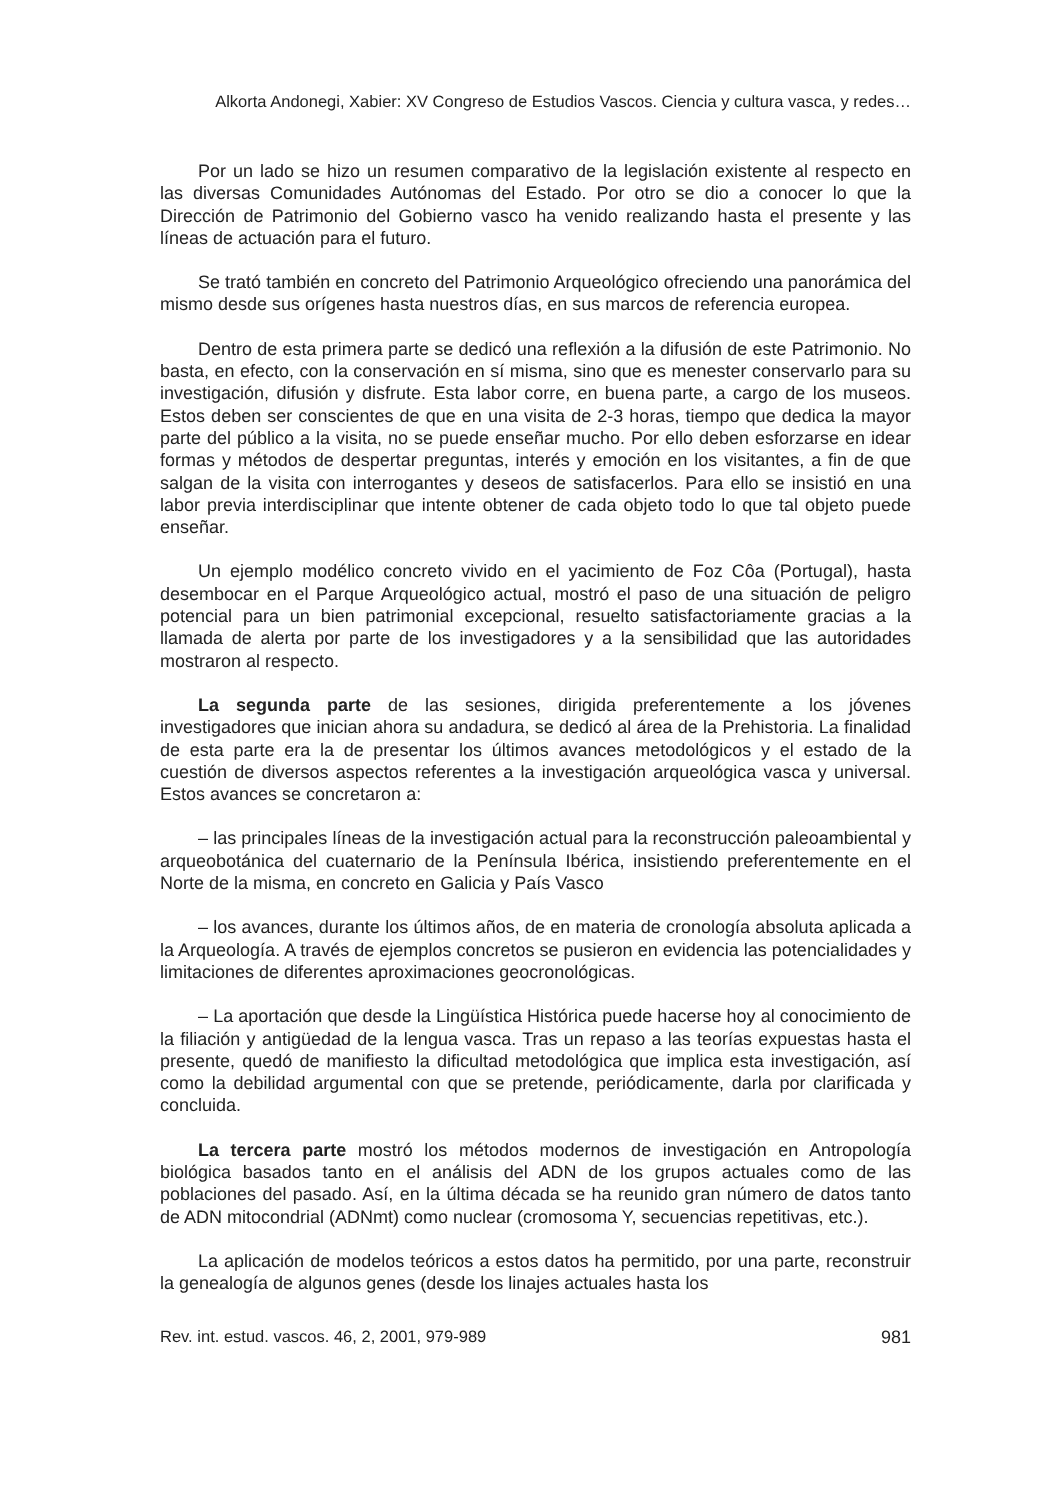Alkorta Andonegi, Xabier: XV Congreso de Estudios Vascos. Ciencia y cultura vasca, y redes…
Por un lado se hizo un resumen comparativo de la legislación existente al respecto en las diversas Comunidades Autónomas del Estado. Por otro se dio a conocer lo que la Dirección de Patrimonio del Gobierno vasco ha venido realizando hasta el presente y las líneas de actuación para el futuro.
Se trató también en concreto del Patrimonio Arqueológico ofreciendo una panorámica del mismo desde sus orígenes hasta nuestros días, en sus marcos de referencia europea.
Dentro de esta primera parte se dedicó una reflexión a la difusión de este Patrimonio. No basta, en efecto, con la conservación en sí misma, sino que es menester conservarlo para su investigación, difusión y disfrute. Esta labor corre, en buena parte, a cargo de los museos. Estos deben ser conscientes de que en una visita de 2-3 horas, tiempo que dedica la mayor parte del público a la visita, no se puede enseñar mucho. Por ello deben esforzarse en idear formas y métodos de despertar preguntas, interés y emoción en los visitantes, a fin de que salgan de la visita con interrogantes y deseos de satisfacerlos. Para ello se insistió en una labor previa interdisciplinar que intente obtener de cada objeto todo lo que tal objeto puede enseñar.
Un ejemplo modélico concreto vivido en el yacimiento de Foz Côa (Portugal), hasta desembocar en el Parque Arqueológico actual, mostró el paso de una situación de peligro potencial para un bien patrimonial excepcional, resuelto satisfactoriamente gracias a la llamada de alerta por parte de los investigadores y a la sensibilidad que las autoridades mostraron al respecto.
La segunda parte de las sesiones, dirigida preferentemente a los jóvenes investigadores que inician ahora su andadura, se dedicó al área de la Prehistoria. La finalidad de esta parte era la de presentar los últimos avances metodológicos y el estado de la cuestión de diversos aspectos referentes a la investigación arqueológica vasca y universal. Estos avances se concretaron a:
– las principales líneas de la investigación actual para la reconstrucción paleoambiental y arqueobotánica del cuaternario de la Península Ibérica, insistiendo preferentemente en el Norte de la misma, en concreto en Galicia y País Vasco
– los avances, durante los últimos años, de en materia de cronología absoluta aplicada a la Arqueología. A través de ejemplos concretos se pusieron en evidencia las potencialidades y limitaciones de diferentes aproximaciones geocronológicas.
– La aportación que desde la Lingüística Histórica puede hacerse hoy al conocimiento de la filiación y antigüedad de la lengua vasca. Tras un repaso a las teorías expuestas hasta el presente, quedó de manifiesto la dificultad metodológica que implica esta investigación, así como la debilidad argumental con que se pretende, periódicamente, darla por clarificada y concluida.
La tercera parte mostró los métodos modernos de investigación en Antropología biológica basados tanto en el análisis del ADN de los grupos actuales como de las poblaciones del pasado. Así, en la última década se ha reunido gran número de datos tanto de ADN mitocondrial (ADNmt) como nuclear (cromosoma Y, secuencias repetitivas, etc.).
La aplicación de modelos teóricos a estos datos ha permitido, por una parte, reconstruir la genealogía de algunos genes (desde los linajes actuales hasta los
Rev. int. estud. vascos. 46, 2, 2001, 979-989 981